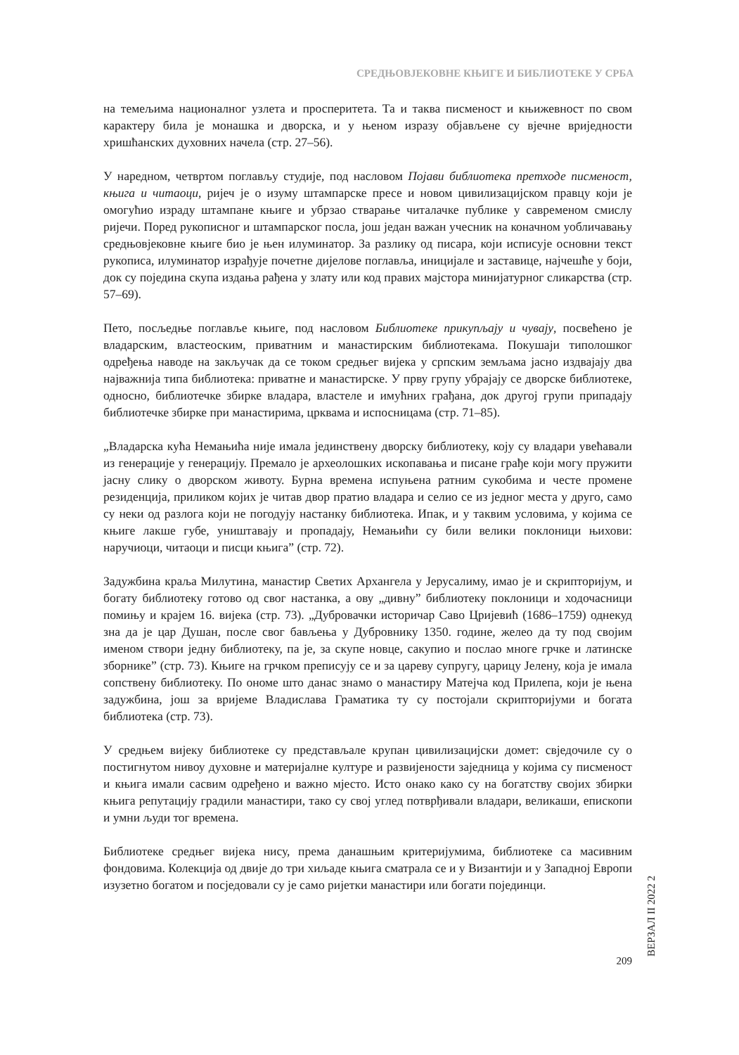СРЕДЊОВЈЕКОВНЕ КЊИГЕ И БИБЛИОТЕКЕ У СРБА
на темељима националног узлета и просперитета. Та и таква писменост и књижевност по свом карактеру била је монашка и дворска, и у њеном изразу објављене су вјечне вриједности хришћанских духовних начела (стр. 27–56).
У наредном, четвртом поглављу студије, под насловом Појави библиотека претходе писменост, књига и читаоци, ријеч је о изуму штампарске пресе и новом цивилизацијском правцу који је омогућио израду штампане књиге и убрзао стварање читалачке публике у савременом смислу ријечи. Поред рукописног и штампарског посла, још један важан учесник на коначном уобличавању средњовјековне књиге био је њен илуминатор. За разлику од писара, који исписује основни текст рукописа, илуминатор израђује почетне дијелове поглавља, иницијале и заставице, најчешће у боји, док су поједина скупа издања рађена у злату или код правих мајстора минијатурног сликарства (стр. 57–69).
Пето, посљедње поглавље књиге, под насловом Библиотеке прикупљају и чувају, посвећено је владарским, властеоским, приватним и манастирским библиотекама. Покушаји типолошког одређења наводе на закључак да се током средњег вијека у српским земљама јасно издвајају два најважнија типа библиотека: приватне и манастирске. У прву групу убрајају се дворске библиотеке, односно, библиотечке збирке владара, властеле и имућних грађана, док другој групи припадају библиотечке збирке при манастирима, црквама и испосницама (стр. 71–85).
„Владарска кућа Немањића није имала јединствену дворску библиотеку, коју су владари увећавали из генерације у генерацију. Премало је археолошких ископавања и писане грађе који могу пружити јасну слику о дворском животу. Бурна времена испуњена ратним сукобима и честе промене резиденција, приликом којих је читав двор пратио владара и селио се из једног места у друго, само су неки од разлога који не погодују настанку библиотека. Ипак, и у таквим условима, у којима се књиге лакше губе, уништавају и пропадају, Немањићи су били велики поклоници њихови: наручиоци, читаоци и писци књига” (стр. 72).
Задужбина краља Милутина, манастир Светих Архангела у Јерусалиму, имао је и скрипторијум, и богату библиотеку готово од свог настанка, а ову „дивну” библиотеку поклоници и ходочасници помињу и крајем 16. вијека (стр. 73). „Дубровачки историчар Саво Цријевић (1686–1759) однекуд зна да је цар Душан, после свог бављења у Дубровнику 1350. године, желео да ту под својим именом створи једну библиотеку, па је, за скупе новце, сакупио и послао многе грчке и латинске зборнике” (стр. 73). Књиге на грчком преписују се и за цареву супругу, царицу Јелену, која је имала сопствену библиотеку. По ономе што данас знамо о манастиру Матејча код Прилепа, који је њена задужбина, још за вријеме Владислава Граматика ту су постојали скрипторијуми и богата библиотека (стр. 73).
У средњем вијеку библиотеке су представљале крупан цивилизацијски домет: свједочиле су о постигнутом нивоу духовне и материјалне културе и развијености заједница у којима су писменост и књига имали сасвим одређено и важно мјесто. Исто онако како су на богатству својих збирки књига репутацију градили манастири, тако су свој углед потврђивали владари, великаши, епископи и умни људи тог времена.
Библиотеке средњег вијека нису, према данашњим критеријумима, библиотеке са масивним фондовима. Колекција од двије до три хиљаде књига сматрала се и у Византији и у Западној Европи изузетно богатом и посједовали су је само ријетки манастири или богати појединци.
ВЕРЗАЛ II 2022 2
209